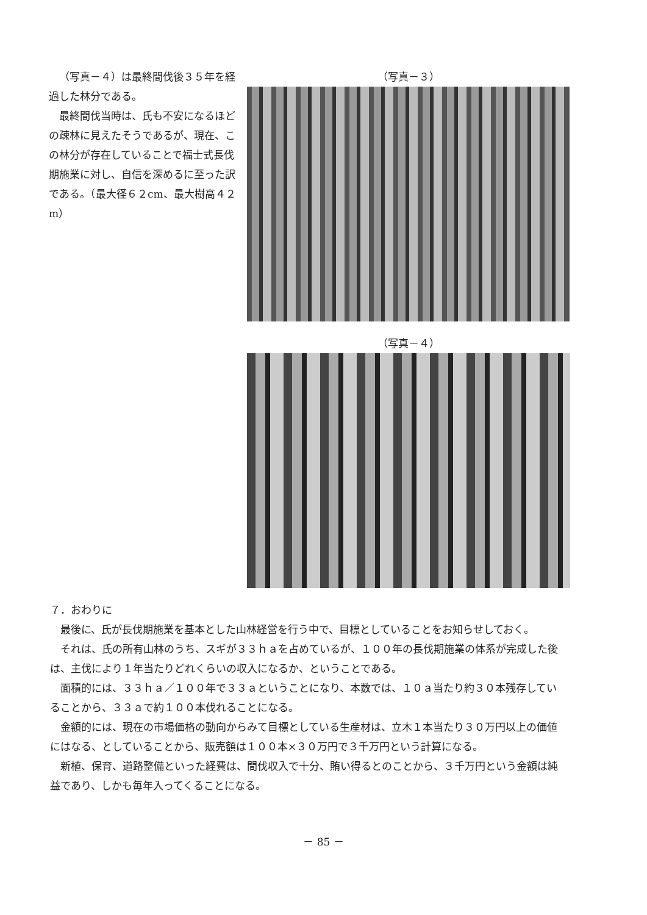（写真－４）は最終間伐後３５年を経過した林分である。
最終間伐当時は、氏も不安になるほどの疎林に見えたそうであるが、現在、この林分が存在していることで福士式長伐期施業に対し、自信を深めるに至った訳である。（最大径６２cm、最大樹高４２m）
（写真－３）
（写真－４）
７．おわりに
最後に、氏が長伐期施業を基本とした山林経営を行う中で、目標としていることをお知らせしておく。
それは、氏の所有山林のうち、スギが３３ｈａを占めているが、１００年の長伐期施業の体系が完成した後は、主伐により１年当たりどれくらいの収入になるか、ということである。
面積的には、３３ｈａ／１００年で３３ａということになり、本数では、１０ａ当たり約３０本残存していることから、３３ａで約１００本伐れることになる。
金額的には、現在の市場価格の動向からみて目標としている生産材は、立木１本当たり３０万円以上の価値にはなる、としていることから、販売額は１００本×３０万円で３千万円という計算になる。
新植、保育、道路整備といった経費は、間伐収入で十分、賄い得るとのことから、３千万円という金額は純益であり、しかも毎年入ってくることになる。
－ 85 －